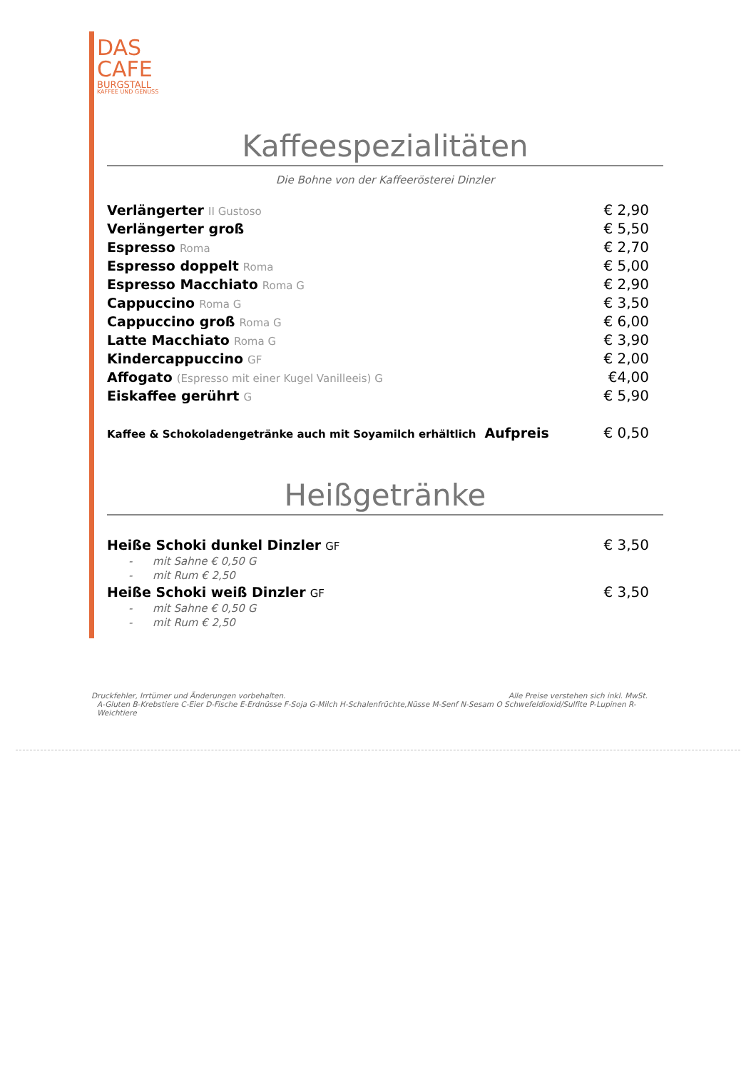DAS
CAFE
BURGSTALL
KAFFEE UND GENUSS
Kaffeespezialitäten
Die Bohne von der Kaffeerösterei Dinzler
| Verlängerter II Gustoso | € 2,90 |
| Verlängerter groß | € 5,50 |
| Espresso Roma | € 2,70 |
| Espresso doppelt Roma | € 5,00 |
| Espresso Macchiato Roma G | € 2,90 |
| Cappuccino Roma G | € 3,50 |
| Cappuccino groß Roma G | € 6,00 |
| Latte Macchiato Roma G | € 3,90 |
| Kindercappuccino GF | € 2,00 |
| Affogato (Espresso mit einer Kugel Vanilleeis) G | €4,00 |
| Eiskaffee gerührt G | € 5,90 |
| Kaffee & Schokoladengetränke auch mit Soyamilch erhältlich Aufpreis | € 0,50 |
Heißgetränke
| Heiße Schoki dunkel Dinzler GF | € 3,50 |
| - mit Sahne € 0,50 G | |
| - mit Rum € 2,50 | |
| Heiße Schoki weiß Dinzler GF | € 3,50 |
| - mit Sahne € 0,50 G | |
| - mit Rum € 2,50 | |
Druckfehler, Irrtümer und Änderungen vorbehalten. Alle Preise verstehen sich inkl. MwSt.
A-Gluten B-Krebstiere C-Eier D-Fische E-Erdnüsse F-Soja G-Milch H-Schalenfrüchte,Nüsse M-Senf N-Sesam O Schwefeldioxid/Sulfite P-Lupinen R-Weichtiere